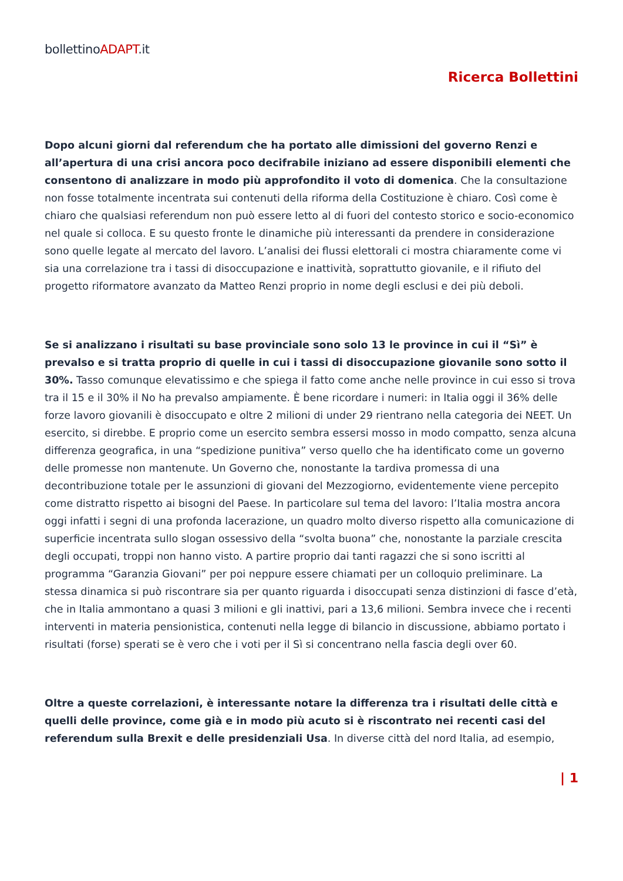bollettinoADAPT.it
Ricerca Bollettini
Dopo alcuni giorni dal referendum che ha portato alle dimissioni del governo Renzi e all’apertura di una crisi ancora poco decifrabile iniziano ad essere disponibili elementi che consentono di analizzare in modo più approfondito il voto di domenica. Che la consultazione non fosse totalmente incentrata sui contenuti della riforma della Costituzione è chiaro. Così come è chiaro che qualsiasi referendum non può essere letto al di fuori del contesto storico e socio-economico nel quale si colloca. E su questo fronte le dinamiche più interessanti da prendere in considerazione sono quelle legate al mercato del lavoro. L’analisi dei flussi elettorali ci mostra chiaramente come vi sia una correlazione tra i tassi di disoccupazione e inattività, soprattutto giovanile, e il rifiuto del progetto riformatore avanzato da Matteo Renzi proprio in nome degli esclusi e dei più deboli.
Se si analizzano i risultati su base provinciale sono solo 13 le province in cui il “Sì” è prevalso e si tratta proprio di quelle in cui i tassi di disoccupazione giovanile sono sotto il 30%. Tasso comunque elevatissimo e che spiega il fatto come anche nelle province in cui esso si trova tra il 15 e il 30% il No ha prevalso ampiamente. È bene ricordare i numeri: in Italia oggi il 36% delle forze lavoro giovanili è disoccupato e oltre 2 milioni di under 29 rientrano nella categoria dei NEET. Un esercito, si direbbe. E proprio come un esercito sembra essersi mosso in modo compatto, senza alcuna differenza geografica, in una “spedizione punitiva” verso quello che ha identificato come un governo delle promesse non mantenute. Un Governo che, nonostante la tardiva promessa di una decontribuzione totale per le assunzioni di giovani del Mezzogiorno, evidentemente viene percepito come distratto rispetto ai bisogni del Paese. In particolare sul tema del lavoro: l’Italia mostra ancora oggi infatti i segni di una profonda lacerazione, un quadro molto diverso rispetto alla comunicazione di superficie incentrata sullo slogan ossessivo della “svolta buona” che, nonostante la parziale crescita degli occupati, troppi non hanno visto. A partire proprio dai tanti ragazzi che si sono iscritti al programma “Garanzia Giovani” per poi neppure essere chiamati per un colloquio preliminare. La stessa dinamica si può riscontrare sia per quanto riguarda i disoccupati senza distinzioni di fasce d’età, che in Italia ammontano a quasi 3 milioni e gli inattivi, pari a 13,6 milioni. Sembra invece che i recenti interventi in materia pensionistica, contenuti nella legge di bilancio in discussione, abbiamo portato i risultati (forse) sperati se è vero che i voti per il Sì si concentrano nella fascia degli over 60.
Oltre a queste correlazioni, è interessante notare la differenza tra i risultati delle città e quelli delle province, come già e in modo più acuto si è riscontrato nei recenti casi del referendum sulla Brexit e delle presidenziali Usa. In diverse città del nord Italia, ad esempio,
| 1